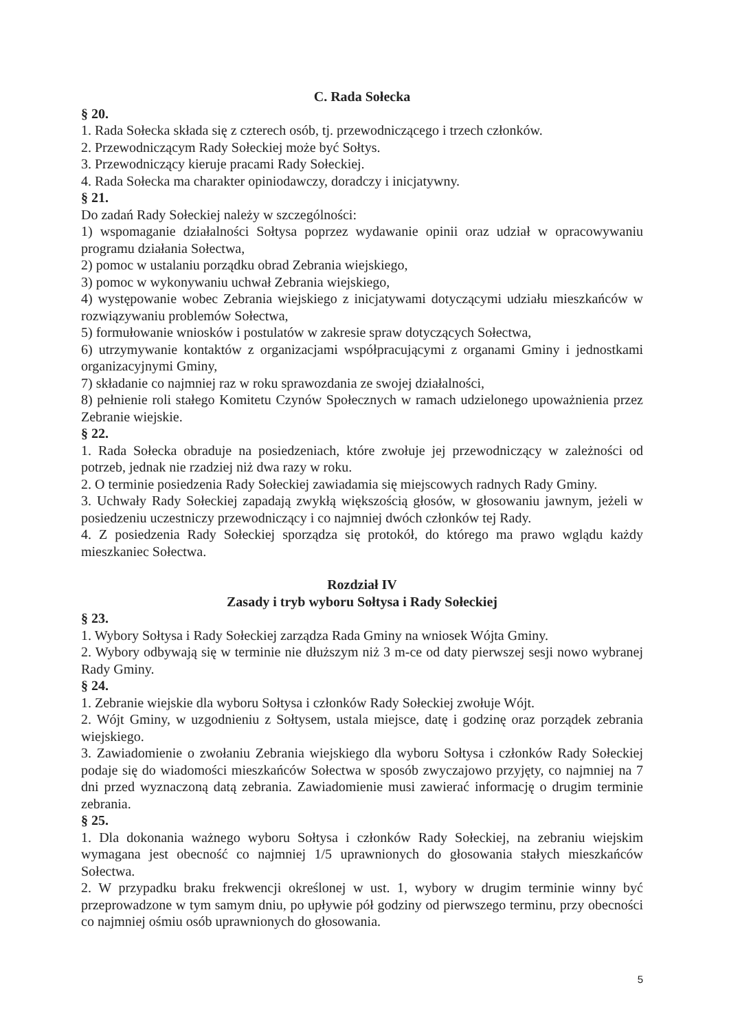C. Rada Sołecka
§ 20.
1. Rada Sołecka składa się z czterech osób, tj. przewodniczącego i trzech członków.
2. Przewodniczącym Rady Sołeckiej może być Sołtys.
3. Przewodniczący kieruje pracami Rady Sołeckiej.
4. Rada Sołecka ma charakter opiniodawczy, doradczy i inicjatywny.
§ 21.
Do zadań Rady Sołeckiej należy w szczególności:
1) wspomaganie działalności Sołtysa poprzez wydawanie opinii oraz udział w opracowywaniu programu działania Sołectwa,
2) pomoc w ustalaniu porządku obrad Zebrania wiejskiego,
3) pomoc w wykonywaniu uchwał Zebrania wiejskiego,
4) występowanie wobec Zebrania wiejskiego z inicjatywami dotyczącymi udziału mieszkańców w rozwiązywaniu problemów Sołectwa,
5) formułowanie wniosków i postulatów w zakresie spraw dotyczących Sołectwa,
6) utrzymywanie kontaktów z organizacjami współpracującymi z organami Gminy i jednostkami organizacyjnymi Gminy,
7) składanie co najmniej raz w roku sprawozdania ze swojej działalności,
8) pełnienie roli stałego Komitetu Czynów Społecznych w ramach udzielonego upoważnienia przez Zebranie wiejskie.
§ 22.
1. Rada Sołecka obraduje na posiedzeniach, które zwołuje jej przewodniczący w zależności od potrzeb, jednak nie rzadziej niż dwa razy w roku.
2. O terminie posiedzenia Rady Sołeckiej zawiadamia się miejscowych radnych Rady Gminy.
3. Uchwały Rady Sołeckiej zapadają zwykłą większością głosów, w głosowaniu jawnym, jeżeli w posiedzeniu uczestniczy przewodniczący i co najmniej dwóch członków tej Rady.
4. Z posiedzenia Rady Sołeckiej sporządza się protokół, do którego ma prawo wglądu każdy mieszkaniec Sołectwa.
Rozdział IV
Zasady i tryb wyboru Sołtysa i Rady Sołeckiej
§ 23.
1. Wybory Sołtysa i Rady Sołeckiej zarządza Rada Gminy na wniosek Wójta Gminy.
2. Wybory odbywają się w terminie nie dłuższym niż 3 m-ce od daty pierwszej sesji nowo wybranej Rady Gminy.
§ 24.
1. Zebranie wiejskie dla wyboru Sołtysa i członków Rady Sołeckiej zwołuje Wójt.
2. Wójt Gminy, w uzgodnieniu z Sołtysem, ustala miejsce, datę i godzinę oraz porządek zebrania wiejskiego.
3. Zawiadomienie o zwołaniu Zebrania wiejskiego dla wyboru Sołtysa i członków Rady Sołeckiej podaje się do wiadomości mieszkańców Sołectwa w sposób zwyczajowo przyjęty, co najmniej na 7 dni przed wyznaczoną datą zebrania. Zawiadomienie musi zawierać informację o drugim terminie zebrania.
§ 25.
1. Dla dokonania ważnego wyboru Sołtysa i członków Rady Sołeckiej, na zebraniu wiejskim wymagana jest obecność co najmniej 1/5 uprawnionych do głosowania stałych mieszkańców Sołectwa.
2. W przypadku braku frekwencji określonej w ust. 1, wybory w drugim terminie winny być przeprowadzone w tym samym dniu, po upływie pół godziny od pierwszego terminu, przy obecności co najmniej ośmiu osób uprawnionych do głosowania.
5